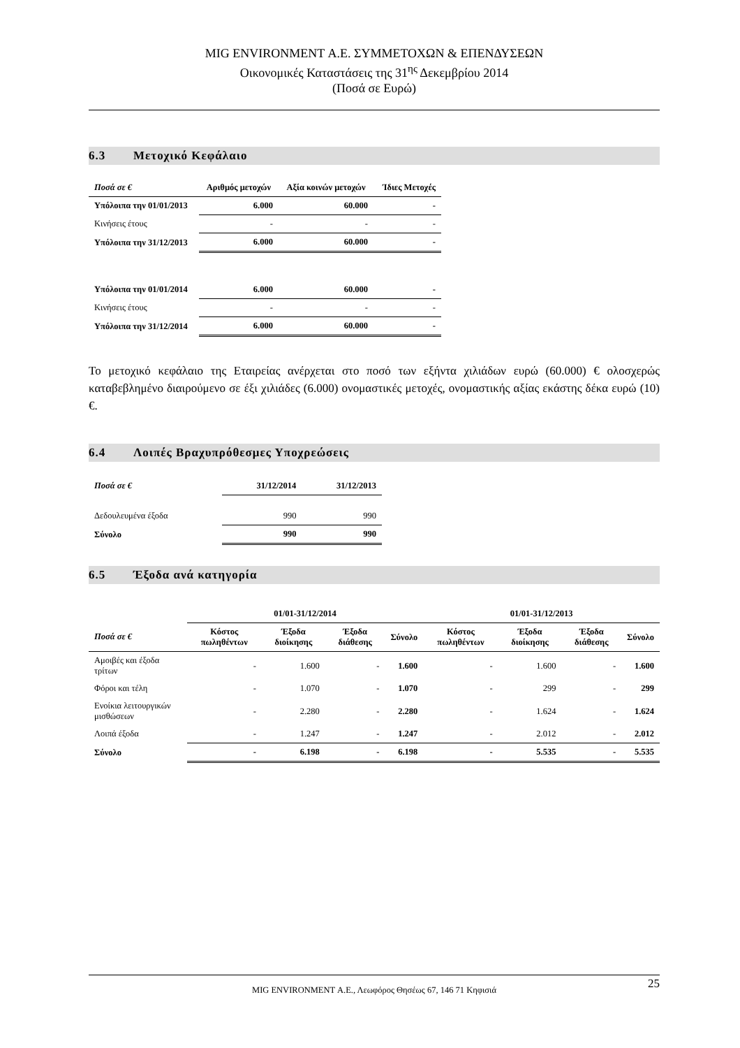MIG ENVIRONMENT Α.Ε. ΣΥΜΜΕΤΟΧΩΝ & ΕΠΕΝΔΥΣΕΩΝ
Οικονομικές Καταστάσεις της 31<sup>ης</sup> Δεκεμβρίου 2014
(Ποσά σε Ευρώ)
6.3 Μετοχικό Κεφάλαιο
| Ποσά σε € | Αριθμός μετοχών | Αξία κοινών μετοχών | Ίδιες Μετοχές |
| --- | --- | --- | --- |
| Υπόλοιπα την 01/01/2013 | 6.000 | 60.000 | - |
| Κινήσεις έτους | - | - | - |
| Υπόλοιπα την 31/12/2013 | 6.000 | 60.000 | - |
| Υπόλοιπα την 01/01/2014 | 6.000 | 60.000 | - |
| Κινήσεις έτους | - | - | - |
| Υπόλοιπα την 31/12/2014 | 6.000 | 60.000 | - |
Το μετοχικό κεφάλαιο της Εταιρείας ανέρχεται στο ποσό των εξήντα χιλιάδων ευρώ (60.000) € ολοσχερώς καταβεβλημένο διαιρούμενο σε έξι χιλιάδες (6.000) ονομαστικές μετοχές, ονομαστικής αξίας εκάστης δέκα ευρώ (10) €.
6.4 Λοιπές Βραχυπρόθεσμες Υποχρεώσεις
| Ποσά σε € | 31/12/2014 | 31/12/2013 |
| --- | --- | --- |
| Δεδουλευμένα έξοδα | 990 | 990 |
| Σύνολο | 990 | 990 |
6.5 Έξοδα ανά κατηγορία
| | 01/01-31/12/2014 | | | | 01/01-31/12/2013 | | | |
| --- | --- | --- | --- | --- | --- | --- | --- | --- |
| Ποσά σε € | Κόστος πωληθέντων | Έξοδα διοίκησης | Έξοδα διάθεσης | Σύνολο | Κόστος πωληθέντων | Έξοδα διοίκησης | Έξοδα διάθεσης | Σύνολο |
| Αμοιβές και έξοδα τρίτων | - | 1.600 | - | 1.600 | - | 1.600 | - | 1.600 |
| Φόροι και τέλη | - | 1.070 | - | 1.070 | - | 299 | - | 299 |
| Ενοίκια λειτουργικών μισθώσεων | - | 2.280 | - | 2.280 | - | 1.624 | - | 1.624 |
| Λοιπά έξοδα | - | 1.247 | - | 1.247 | - | 2.012 | - | 2.012 |
| Σύνολο | - | 6.198 | - | 6.198 | - | 5.535 | - | 5.535 |
25 MIG ENVIRONMENT Α.Ε., Λεωφόρος Θησέως 67, 146 71 Κηφισιά